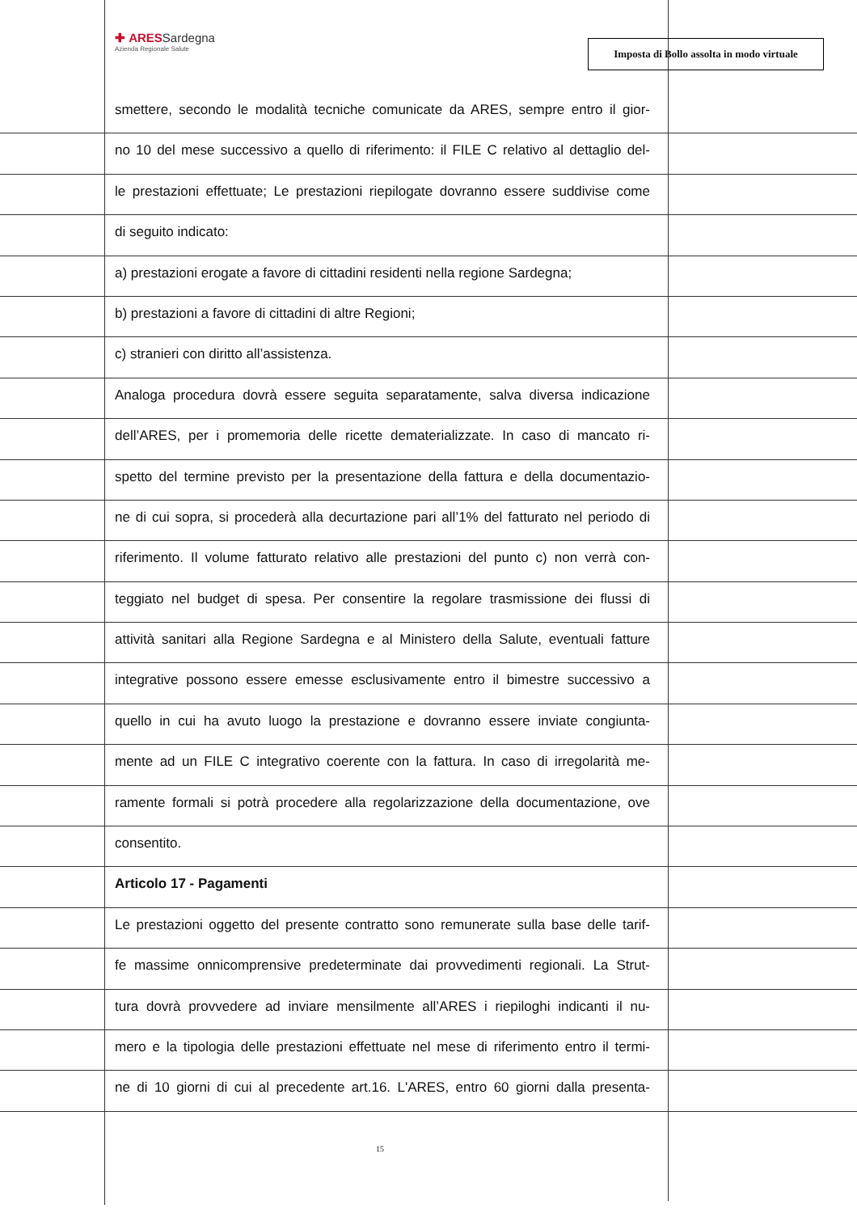✚ ARESSardegna
Azienda Regionale Salute
Imposta di Bollo assolta in modo virtuale
smettere, secondo le modalità tecniche comunicate da ARES, sempre entro il gior-
no 10 del mese successivo a quello di riferimento: il FILE C relativo al dettaglio del-
le prestazioni effettuate; Le prestazioni riepilogate dovranno essere suddivise come
di seguito indicato:
a) prestazioni erogate a favore di cittadini residenti nella regione Sardegna;
b) prestazioni a favore di cittadini di altre Regioni;
c) stranieri con diritto all’assistenza.
Analoga procedura dovrà essere seguita separatamente, salva diversa indicazione
dell’ARES, per i promemoria delle ricette dematerializzate. In caso di mancato ri-
spetto del termine previsto per la presentazione della fattura e della documentazio-
ne di cui sopra, si procederà alla decurtazione pari all’1% del fatturato nel periodo di
riferimento. Il volume fatturato relativo alle prestazioni del punto c) non verrà con-
teggiato nel budget di spesa. Per consentire la regolare trasmissione dei flussi di
attività sanitari alla Regione Sardegna e al Ministero della Salute, eventuali fatture
integrative possono essere emesse esclusivamente entro il bimestre successivo a
quello in cui ha avuto luogo la prestazione e dovranno essere inviate congiunta-
mente ad un FILE C integrativo coerente con la fattura. In caso di irregolarità me-
ramente formali si potrà procedere alla regolarizzazione della documentazione, ove
consentito.
Articolo 17 - Pagamenti
Le prestazioni oggetto del presente contratto sono remunerate sulla base delle tarif-
fe massime onnicomprensive predeterminate dai provvedimenti regionali. La Strut-
tura dovrà provvedere ad inviare mensilmente all’ARES i riepiloghi indicanti il nu-
mero e la tipologia delle prestazioni effettuate nel mese di riferimento entro il termi-
ne di 10 giorni di cui al precedente art.16. L'ARES, entro 60 giorni dalla presenta-
15